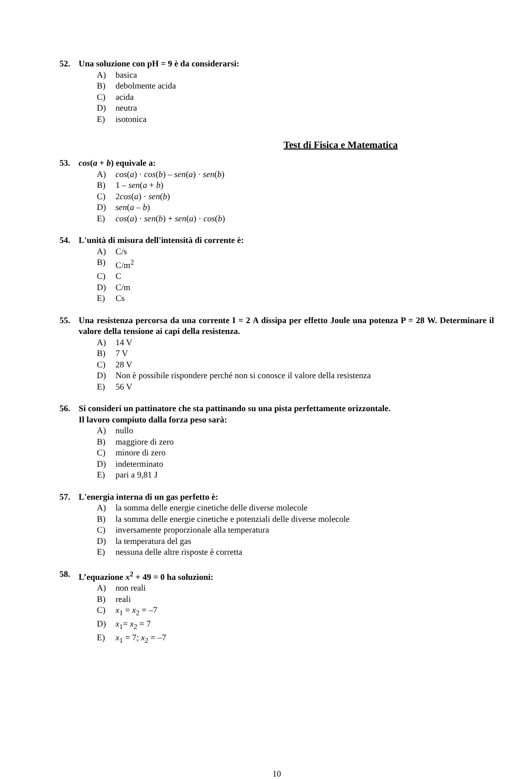52. Una soluzione con pH = 9 è da considerarsi:
A) basica
B) debolmente acida
C) acida
D) neutra
E) isotonica
Test di Fisica e Matematica
53. cos(a + b) equivale a:
A) cos(a) · cos(b) – sen(a) · sen(b)
B) 1 – sen(a + b)
C) 2cos(a) · sen(b)
D) sen(a – b)
E) cos(a) · sen(b) + sen(a) · cos(b)
54. L'unità di misura dell'intensità di corrente è:
A) C/s
B) C/m<sup>2</sup>
C) C
D) C/m
E) Cs
55. Una resistenza percorsa da una corrente I = 2 A dissipa per effetto Joule una potenza P = 28 W. Determinare il valore della tensione ai capi della resistenza.
A) 14 V
B) 7 V
C) 28 V
D) Non è possibile rispondere perché non si conosce il valore della resistenza
E) 56 V
56. Si consideri un pattinatore che sta pattinando su una pista perfettamente orizzontale.
Il lavoro compiuto dalla forza peso sarà:
A) nullo
B) maggiore di zero
C) minore di zero
D) indeterminato
E) pari a 9,81 J
57. L'energia interna di un gas perfetto è:
A) la somma delle energie cinetiche delle diverse molecole
B) la somma delle energie cinetiche e potenziali delle diverse molecole
C) inversamente proporzionale alla temperatura
D) la temperatura del gas
E) nessuna delle altre risposte è corretta
58. L’equazione x<sup>2</sup> + 49 = 0 ha soluzioni:
A) non reali
B) reali
C) x<sub>1</sub> = x<sub>2</sub> = –7
D) x<sub>1</sub>= x<sub>2</sub> = 7
E) x<sub>1</sub> = 7; x<sub>2</sub> = –7
10